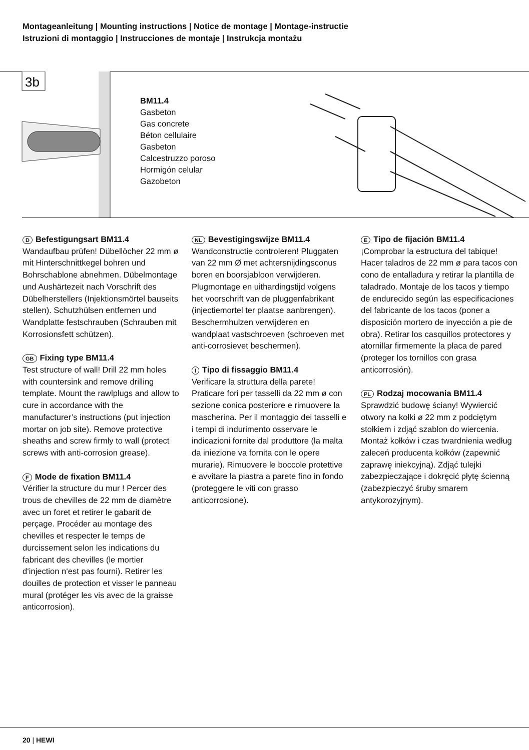Montageanleitung | Mounting instructions | Notice de montage | Montage-instructie
Istruzioni di montaggio | Instrucciones de montaje | Instrukcja montażu
3b
BM11.4
Gasbeton
Gas concrete
Béton cellulaire
Gasbeton
Calcestruzzo poroso
Hormigón celular
Gazobeton
D Befestigungsart BM11.4
Wandaufbau prüfen! Dübellöcher 22 mm ø mit Hinterschnittkegel bohren und Bohrschablone abnehmen. Dübelmontage und Aushärtezeit nach Vorschrift des Dübelherstellers (Injektionsmörtel bauseits stellen). Schutzhülsen entfernen und Wand­platte festschrauben (Schrauben mit Korrosionsfett schützen).
GB Fixing type BM11.4
Test structure of wall! Drill 22 mm holes with countersink and remove drilling template. Mount the rawlplugs and allow to cure in accordance with the manufacturer’s instructions (put injection mortar on job site). Remove protective sheaths and screw firmly to wall (protect screws with anti-corrosion grease).
F Mode de fixation BM11.4
Vérifier la structure du mur ! Percer des trous de chevilles de 22 mm de diamètre avec un foret et retirer le gabarit de perçage. Procéder au montage des chevilles et respecter le temps de durcissement selon les indications du fabricant des chevilles (le mortier d‘injection n‘est pas fourni). Retirer les douilles de protection et visser le panneau mural (protéger les vis avec de la graisse anticorrosion).
NL Bevestigingswijze BM11.4
Wandconstructie controleren! Pluggaten van 22 mm Ø met achtersnijdingsconus boren en boorsjabloon verwijderen. Plugmontage en uithardingstijd volgens het voorschrift van de pluggenfabrikant (injectiemortel ter plaatse aanbrengen). Beschermhulzen verwijderen en wandplaat vastschroeven (schroeven met anti-corrosievet beschermen).
I Tipo di fissaggio BM11.4
Verificare la struttura della parete! Praticare fori per tasselli da 22 mm ø con sezione conica posteriore e rimuovere la mascherina. Per il montaggio dei tasselli e i tempi di indurimento osservare le indicazioni fornite dal produttore (la malta da iniezione va fornita con le opere murarie). Rimuovere le boccole protettive e avvitare la piastra a parete fino in fondo (proteggere le viti con grasso anticorrosione).
E Tipo de fijación BM11.4
¡Comprobar la estructura del tabique! Hacer taladros de 22 mm ø para tacos con cono de entalladura y retirar la plantilla de taladrado. Montaje de los tacos y tiempo de endurecido según las especifica­ciones del fabricante de los tacos (poner a disposición mortero de inyección a pie de obra). Retirar los casquillos protectores y atornillar firmemente la placa de pared (proteger los tornillos con grasa anticorrosión).
PL Rodzaj mocowania BM11.4
Sprawdzić budowę ściany! Wywiercić otwory na kołki ø 22 mm z podciętym stołkiem i zdjąć szablon do wiercenia. Montaż kołków i czas twardnienia według zaleceń producenta kołków (zapewnić zaprawę iniekcyjną). Zdjąć tulejki zabezpieczające i dokręcić płytę ścienną (zabezpieczyć śruby sma­rem antykorozyjnym).
20 | HEWI